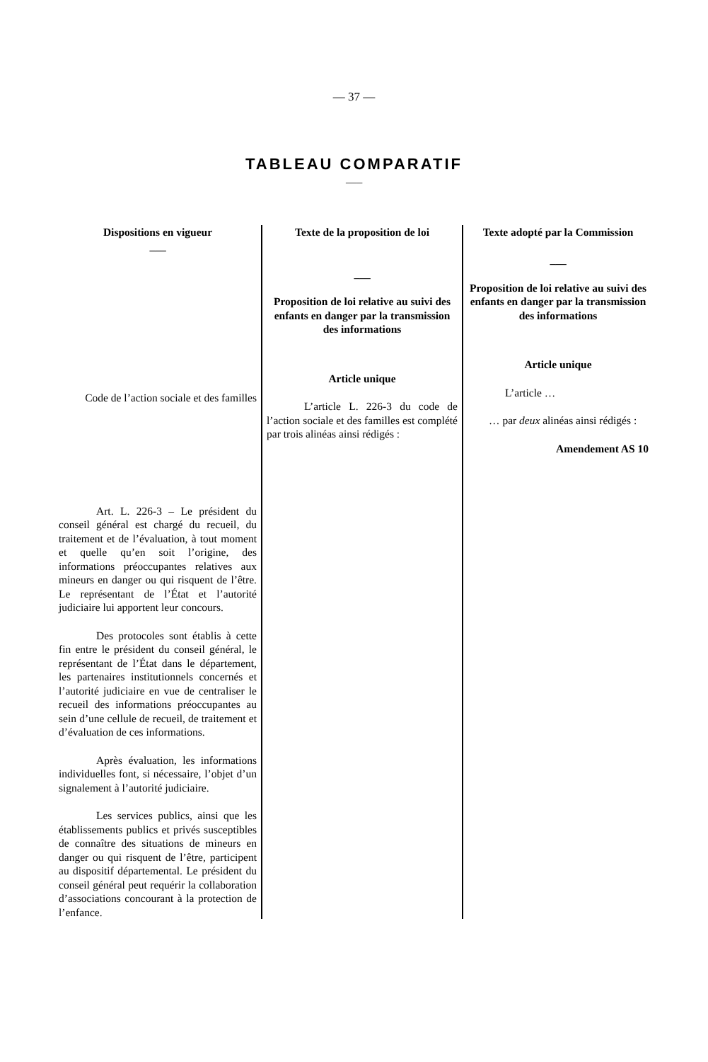— 37 —
TABLEAU COMPARATIF
___
| Dispositions en vigueur ___ Code de l’action sociale et des familles Art. L. 226-3 – Le président du conseil général est chargé du recueil, du traitement et de l’évaluation, à tout moment et quelle qu’en soit l’origine, des informations préoccupantes relatives aux mineurs en danger ou qui risquent de l’être. Le représentant de l’État et l’autorité judiciaire lui apportent leur concours. Des protocoles sont établis à cette fin entre le président du conseil général, le représentant de l’État dans le département, les partenaires institutionnels concernés et l’autorité judiciaire en vue de centraliser le recueil des informations préoccupantes au sein d’une cellule de recueil, de traitement et d’évaluation de ces informations. Après évaluation, les informations individuelles font, si nécessaire, l’objet d’un signalement à l’autorité judiciaire. Les services publics, ainsi que les établissements publics et privés susceptibles de connaître des situations de mineurs en danger ou qui risquent de l’être, participent au dispositif départemental. Le président du conseil général peut requérir la collaboration d’associations concourant à la protection de l’enfance. | Texte de la proposition de loi ___ Proposition de loi relative au suivi des enfants en danger par la transmission des informations Article unique L’article L. 226-3 du code de l’action sociale et des familles est complété par trois alinéas ainsi rédigés : | Texte adopté par la Commission ___ Proposition de loi relative au suivi des enfants en danger par la transmission des informations Article unique L’article … … par deux alinéas ainsi rédigés : Amendement AS 10 |